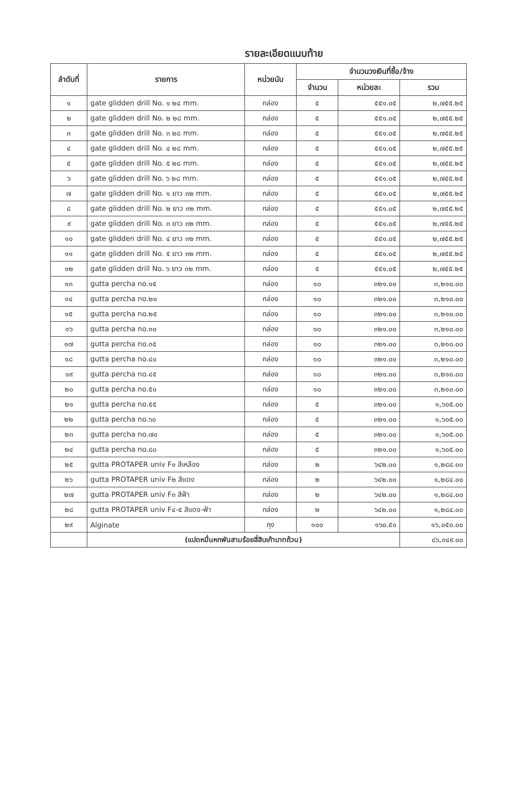รายละเอียดแนบท้าย
| ลำดับที่ | รายการ | หน่วยนับ | จำนวนวงเงินที่ซื้อ/จ้าง | | |
| --- | --- | --- | --- | --- | --- |
| | | | จำนวน | หน่วยละ | รวม |
| ๑ | gate glidden drill No. ๑ ๒๘ mm. | กล่อง | ๕ | ๕๕๑.๐๕ | ๒,๗๕๕.๒๕ |
| ๒ | gate glidden drill No. ๒ ๒๘ mm. | กล่อง | ๕ | ๕๕๑.๐๕ | ๒,๗๕๕.๒๕ |
| ๓ | gate glidden drill No. ๓ ๒๘ mm. | กล่อง | ๕ | ๕๕๑.๐๕ | ๒,๗๕๕.๒๕ |
| ๔ | gate glidden drill No. ๔ ๒๘ mm. | กล่อง | ๕ | ๕๕๑.๐๕ | ๒,๗๕๕.๒๕ |
| ๕ | gate glidden drill No. ๕ ๒๘ mm. | กล่อง | ๕ | ๕๕๑.๐๕ | ๒,๗๕๕.๒๕ |
| ๖ | gate glidden drill No. ๖ ๒๘ mm. | กล่อง | ๕ | ๕๕๑.๐๕ | ๒,๗๕๕.๒๕ |
| ๗ | gate glidden drill No. ๑ ยาว ๓๒ mm. | กล่อง | ๕ | ๕๕๑.๐๕ | ๒,๗๕๕.๒๕ |
| ๘ | gate glidden drill No. ๒ ยาว ๓๒ mm. | กล่อง | ๕ | ๕๕๑.๐๕ | ๒,๗๕๕.๒๕ |
| ๙ | gate glidden drill No. ๓ ยาว ๓๒ mm. | กล่อง | ๕ | ๕๕๑.๐๕ | ๒,๗๕๕.๒๕ |
| ๑๐ | gate glidden drill No. ๔ ยาว ๓๒ mm. | กล่อง | ๕ | ๕๕๑.๐๕ | ๒,๗๕๕.๒๕ |
| ๑๑ | gate glidden drill No. ๕ ยาว ๓๒ mm. | กล่อง | ๕ | ๕๕๑.๐๕ | ๒,๗๕๕.๒๕ |
| ๑๒ | gate glidden drill No. ๖ ยาว ๓๒ mm. | กล่อง | ๕ | ๕๕๑.๐๕ | ๒,๗๕๕.๒๕ |
| ๑๓ | gutta percha no.๑๕ | กล่อง | ๑๐ | ๓๒๑.๐๐ | ๓,๒๑๐.๐๐ |
| ๑๔ | gutta percha no.๒๐ | กล่อง | ๑๐ | ๓๒๑.๐๐ | ๓,๒๑๐.๐๐ |
| ๑๕ | gutta percha no.๒๕ | กล่อง | ๑๐ | ๓๒๑.๐๐ | ๓,๒๑๐.๐๐ |
| ๑๖ | gutta percha no.๓๐ | กล่อง | ๑๐ | ๓๒๑.๐๐ | ๓,๒๑๐.๐๐ |
| ๑๗ | gutta percha no.๓๕ | กล่อง | ๑๐ | ๓๒๑.๐๐ | ๓,๒๑๐.๐๐ |
| ๑๘ | gutta percha no.๔๐ | กล่อง | ๑๐ | ๓๒๑.๐๐ | ๓,๒๑๐.๐๐ |
| ๑๙ | gutta percha no.๔๕ | กล่อง | ๑๐ | ๓๒๑.๐๐ | ๓,๒๑๐.๐๐ |
| ๒๐ | gutta percha no.๕๐ | กล่อง | ๑๐ | ๓๒๑.๐๐ | ๓,๒๑๐.๐๐ |
| ๒๑ | gutta percha no.๕๕ | กล่อง | ๕ | ๓๒๑.๐๐ | ๑,๖๐๕.๐๐ |
| ๒๒ | gutta percha no.๖๐ | กล่อง | ๕ | ๓๒๑.๐๐ | ๑,๖๐๕.๐๐ |
| ๒๓ | gutta percha no.๗๐ | กล่อง | ๕ | ๓๒๑.๐๐ | ๑,๖๐๕.๐๐ |
| ๒๔ | gutta percha no.๘๐ | กล่อง | ๕ | ๓๒๑.๐๐ | ๑,๖๐๕.๐๐ |
| ๒๕ | gutta PROTAPER univ F๑ สีเหลือง | กล่อง | ๒ | ๖๔๒.๐๐ | ๑,๒๘๔.๐๐ |
| ๒๖ | gutta PROTAPER univ F๒ สีแดง | กล่อง | ๒ | ๖๔๒.๐๐ | ๑,๒๘๔.๐๐ |
| ๒๗ | gutta PROTAPER univ F๓ สีฟ้า | กล่อง | ๒ | ๖๔๒.๐๐ | ๑,๒๘๔.๐๐ |
| ๒๘ | gutta PROTAPER univ F๔-๕ สีแดง-ฟ้า | กล่อง | ๒ | ๖๔๒.๐๐ | ๑,๒๘๔.๐๐ |
| ๒๙ | Alginate | ถุง | ๑๐๐ | ๑๖๐.๕๐ | ๑๖,๐๕๐.๐๐ |
| | (แปดหมื่นหกพันสามร้อยสี่สิบเก้าบาทถ้วน) | | | | ๘๖,๓๔๙.๐๐ |